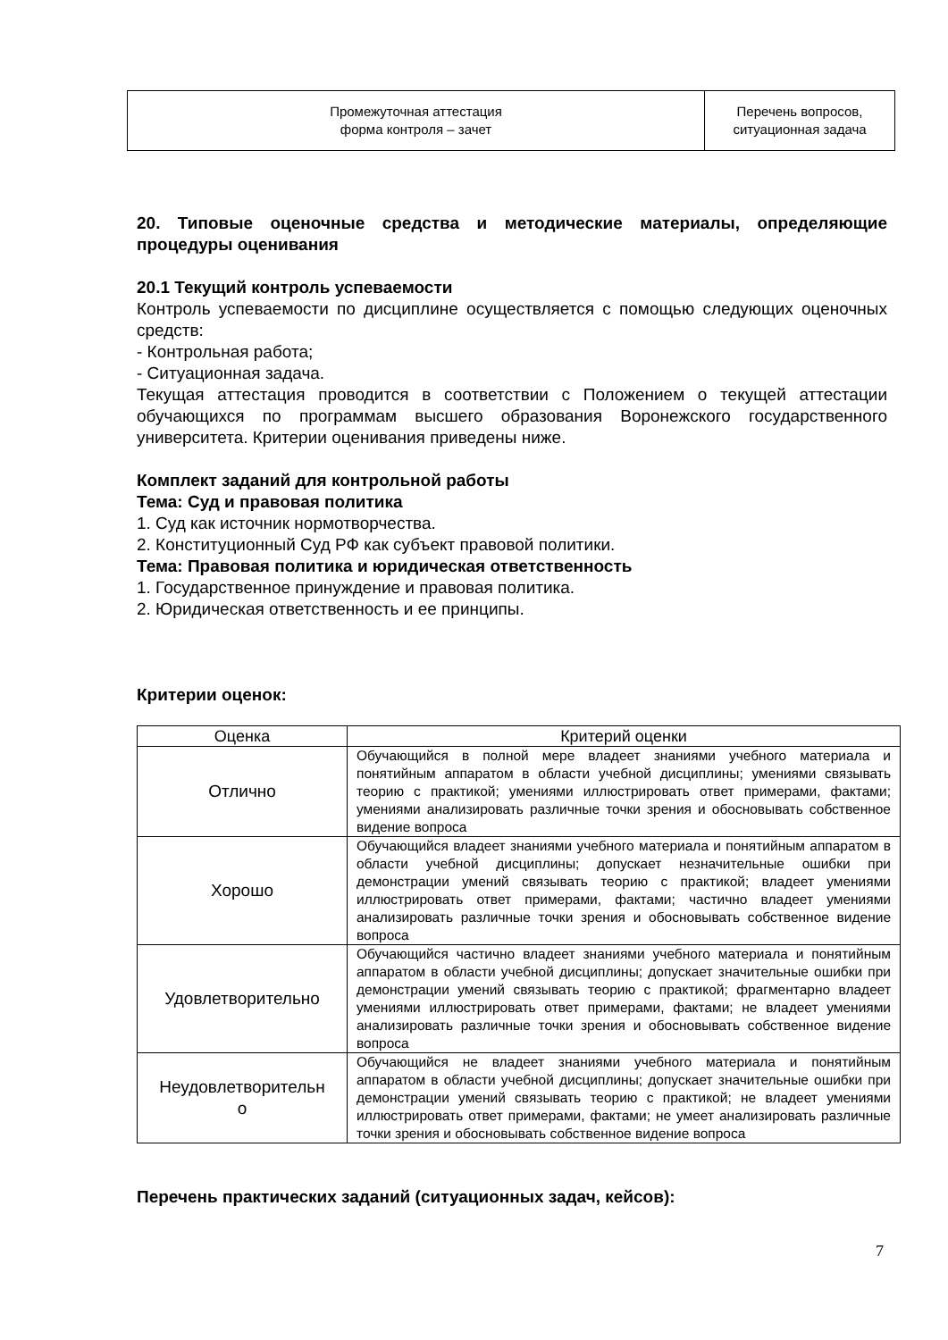| Промежуточная аттестация форма контроля – зачет | Перечень вопросов, ситуационная задача |
20. Типовые оценочные средства и методические материалы, определяющие процедуры оценивания
20.1 Текущий контроль успеваемости
Контроль успеваемости по дисциплине осуществляется с помощью следующих оценочных средств:
- Контрольная работа;
- Ситуационная задача.
Текущая аттестация проводится в соответствии с Положением о текущей аттестации обучающихся по программам высшего образования Воронежского государственного университета. Критерии оценивания приведены ниже.
Комплект заданий для контрольной работы
Тема: Суд и правовая политика
1. Суд как источник нормотворчества.
2. Конституционный Суд РФ как субъект правовой политики.
Тема: Правовая политика и юридическая ответственность
1. Государственное принуждение и правовая политика.
2. Юридическая ответственность и ее принципы.
Критерии оценок:
| Оценка | Критерий оценки |
| --- | --- |
| Отлично | Обучающийся в полной мере владеет знаниями учебного материала и понятийным аппаратом в области учебной дисциплины; умениями связывать теорию с практикой; умениями иллюстрировать ответ примерами, фактами; умениями анализировать различные точки зрения и обосновывать собственное видение вопроса |
| Хорошо | Обучающийся владеет знаниями учебного материала и понятийным аппаратом в области учебной дисциплины; допускает незначительные ошибки при демонстрации умений связывать теорию с практикой; владеет умениями иллюстрировать ответ примерами, фактами; частично владеет умениями анализировать различные точки зрения и обосновывать собственное видение вопроса |
| Удовлетворительно | Обучающийся частично владеет знаниями учебного материала и понятийным аппаратом в области учебной дисциплины; допускает значительные ошибки при демонстрации умений связывать теорию с практикой; фрагментарно владеет умениями иллюстрировать ответ примерами, фактами; не владеет умениями анализировать различные точки зрения и обосновывать собственное видение вопроса |
| Неудовлетворительн о | Обучающийся не владеет знаниями учебного материала и понятийным аппаратом в области учебной дисциплины; допускает значительные ошибки при демонстрации умений связывать теорию с практикой; не владеет умениями иллюстрировать ответ примерами, фактами; не умеет анализировать различные точки зрения и обосновывать собственное видение вопроса |
Перечень практических заданий (ситуационных задач, кейсов):
7